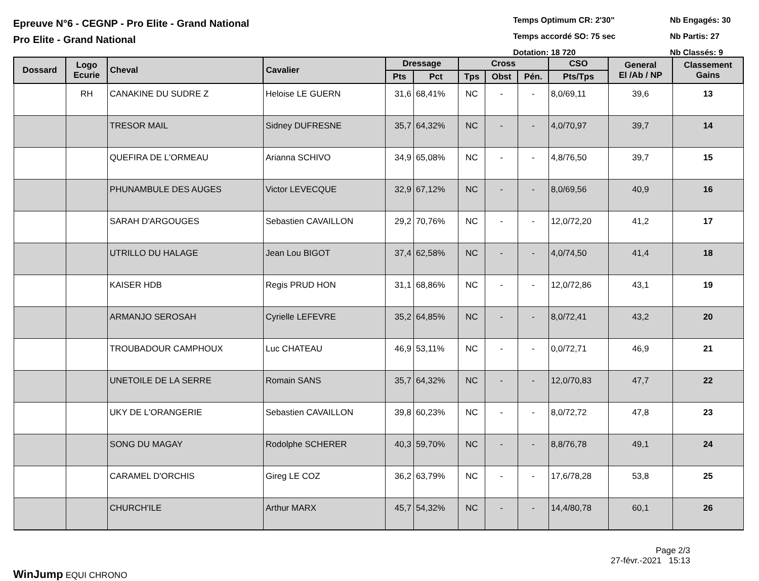Epreuve N°6 - CEGNP - Pro Elite - Grand National
Pro Elite - Grand National
Temps Optimum CR: 2'30"
Temps accordé SO: 75 sec
Dotation: 18 720
Nb Engagés: 30
Nb Partis: 27
Nb Classés: 9
| Dossard | Logo Ecurie | Cheval | Cavalier | Dressage | | Cross | | | CSO | General El /Ab / NP | Classement Gains |
| --- | --- | --- | --- | --- | --- | --- | --- | --- | --- | --- | --- |
| | | | | Pts | Pct | Tps | Obst | Pén. | Pts/Tps | | |
| | RH | CANAKINE DU SUDRE Z | Heloise LE GUERN | 31,6 | 68,41% | NC | - | - | 8,0/69,11 | 39,6 | 13 |
| | | TRESOR MAIL | Sidney DUFRESNE | 35,7 | 64,32% | NC | - | - | 4,0/70,97 | 39,7 | 14 |
| | | QUEFIRA DE L'ORMEAU | Arianna SCHIVO | 34,9 | 65,08% | NC | - | - | 4,8/76,50 | 39,7 | 15 |
| | | PHUNAMBULE DES AUGES | Victor LEVECQUE | 32,9 | 67,12% | NC | - | - | 8,0/69,56 | 40,9 | 16 |
| | | SARAH D'ARGOUGES | Sebastien CAVAILLON | 29,2 | 70,76% | NC | - | - | 12,0/72,20 | 41,2 | 17 |
| | | UTRILLO DU HALAGE | Jean Lou BIGOT | 37,4 | 62,58% | NC | - | - | 4,0/74,50 | 41,4 | 18 |
| | | KAISER HDB | Regis PRUD HON | 31,1 | 68,86% | NC | - | - | 12,0/72,86 | 43,1 | 19 |
| | | ARMANJO SEROSAH | Cyrielle LEFEVRE | 35,2 | 64,85% | NC | - | - | 8,0/72,41 | 43,2 | 20 |
| | | TROUBADOUR CAMPHOUX | Luc CHATEAU | 46,9 | 53,11% | NC | - | - | 0,0/72,71 | 46,9 | 21 |
| | | UNETOILE DE LA SERRE | Romain SANS | 35,7 | 64,32% | NC | - | - | 12,0/70,83 | 47,7 | 22 |
| | | UKY DE L'ORANGERIE | Sebastien CAVAILLON | 39,8 | 60,23% | NC | - | - | 8,0/72,72 | 47,8 | 23 |
| | | SONG DU MAGAY | Rodolphe SCHERER | 40,3 | 59,70% | NC | - | - | 8,8/76,78 | 49,1 | 24 |
| | | CARAMEL D'ORCHIS | Gireg LE COZ | 36,2 | 63,79% | NC | - | - | 17,6/78,28 | 53,8 | 25 |
| | | CHURCH'ILE | Arthur MARX | 45,7 | 54,32% | NC | - | - | 14,4/80,78 | 60,1 | 26 |
WinJump EQUI CHRONO
Page 2/3
27-févr.-2021 15:13